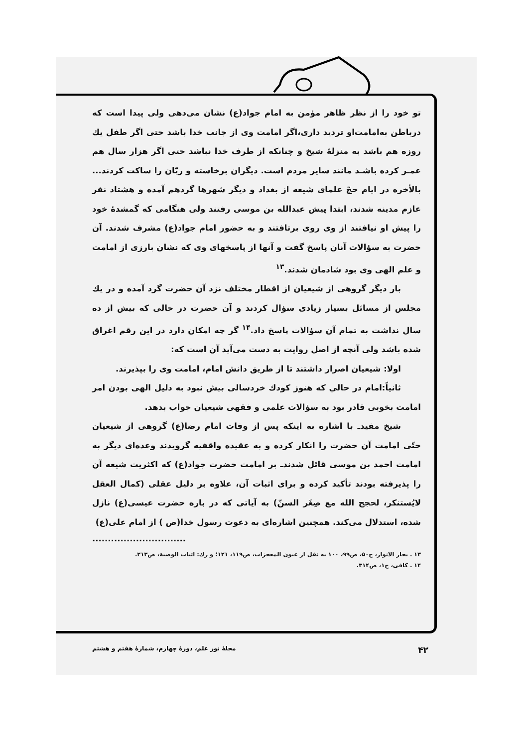تو خود را از نظر ظاهر مؤمن به امام جواد(ع) نشان می‌دهی ولی پیدا است که درباطن به‌امامت‌او تردید داری،اگر امامت وی از جانب خدا باشد حتی اگر طفل یك روزه هم باشد به منزلهٔ شیخ و چنانکه از طرف خدا نباشد حتی اگر هزار سال هم عمـر کرده باشـد مانند سایر مردم است. دیگران برخاسته و ریّان را ساکت کردند... بالأخره در ایام حجّ علمای شیعه از بغداد و دیگر شهرها گردهم آمده و هشتاد نفر عازم مدینه شدند، ابتدا پیش عبدالله بن موسی رفتند ولی هنگامی که گمشدهٔ خود را پیش او نیافتند از وی روی برتافتند و به حضور امام جواد(ع) مشرف شدند. آن حضرت به سؤالات آنان پاسخ گفت و آنها از پاسخهای وی که نشان بارزی از امامت و علم الهی وی بود شادمان شدند.<sup>۱۳</sup>
بار دیگر گروهی از شیعیان از اقطار مختلف نزد آن حضرت گرد آمده و در یك مجلس از مسائل بسیار زیادی سؤال کردند و آن حضرت در حالی که بیش از ده سال نداشت به تمام آن سؤالات پاسخ داد.<sup>۱۴</sup> گر چه امکان دارد در این رقم اغراق شده باشد ولی آنچه از اصل روایت به دست می‌آید آن است که:
اولا: شیعیان اصرار داشتند تا از طریق دانش امام، امامت وی را بپذیرند.
ثانیاً:امام در حالي که هنوز کودك خردسالی بیش نبود به دلیل الهی بودن امر امامت بخوبی قادر بود به سؤالات علمی و فقهی شیعیان جواب بدهد.
شیخ مفیدـ با اشاره به اینکه پس از وفات امام رضا(ع) گروهی از شیعیان حتّی امامت آن حضرت را انکار کرده و به عقیده واقفیه گرویدند وعده‌ای دیگر به امامت احمد بن موسی قائل شدندـ بر امامت حضرت جواد(ع) که اکثریت شیعه آن را پذیرفته بودند تأکید کرده و برای اثبات آن، علاوه بر دلیل عقلی (کمال العقل لایُستنکر، لحجج الله مع صِغَر السنّ) به آیاتی که در باره حضرت عیسی(ع) نازل شده، استدلال می‌کند. همچنین اشاره‌ای به دعوت رسول خدا(ص ) از امام علی(ع)
..............................
۱۳ ـ بحار الانوار، ج۵۰، ص۹۹، ۱۰۰ به نقل از عیون المعجزات، ص۱۱۹، ۱۲۱؛ و رك: اثبات الوصية، ص۲۱۳.
۱۴ ـ کافی، ج۱، ص۳۱۴.
۴۲ مجلهٔ نور علم، دورهٔ چهارم، شمارهٔ هفتم و هشتم